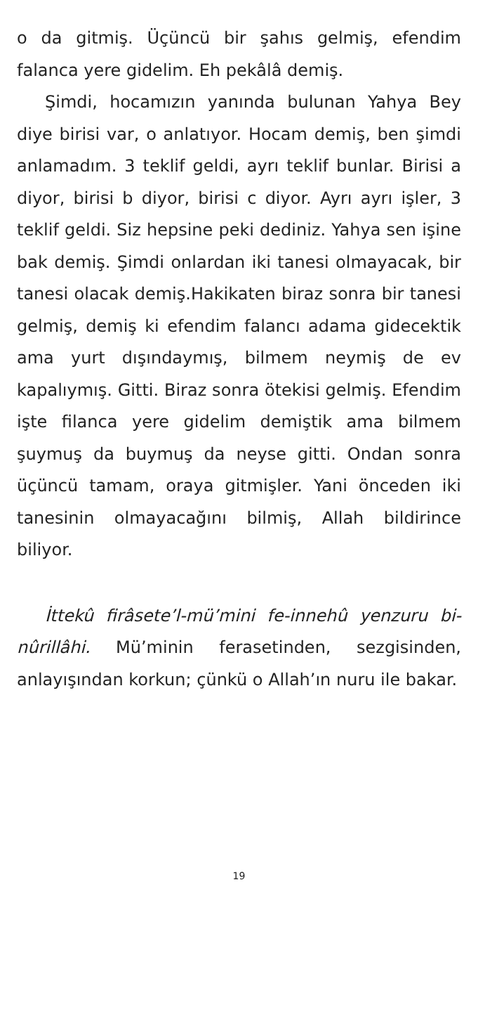o da gitmiş. Üçüncü bir şahıs gelmiş, efendim falanca yere gidelim. Eh pekâlâ demiş.
Şimdi, hocamızın yanında bulunan Yahya Bey diye birisi var, o anlatıyor. Hocam demiş, ben şimdi anlamadım. 3 teklif geldi, ayrı teklif bunlar. Birisi a diyor, birisi b diyor, birisi c di­yor. Ayrı ayrı işler, 3 teklif geldi. Siz hepsine peki dediniz. Yahya sen işine bak demiş. Şimdi onlardan iki tanesi olmayacak, bir tanesi ola­cak demiş.Hakikaten biraz sonra bir tanesi gel­miş, demiş ki efendim falancı adama gidecek­tik ama yurt dışındaymış, bilmem neymiş de ev kapalıymış. Gitti. Biraz sonra ötekisi gelmiş. Efendim işte filanca yere gidelim demiştik ama bilmem şuymuş da buymuş da neyse gitti. On­dan sonra üçüncü tamam, oraya gitmişler. Yani önceden iki tanesinin olmayacağını bilmiş, Al­lah bildirince biliyor.
İttekû firâsete’l-mü’mini fe-innehû yen­zuru bi-nûrillâhi. Mü’minin ferasetinden, sez­gisinden, anlayışından korkun; çünkü o Allah’ın nuru ile bakar.
19